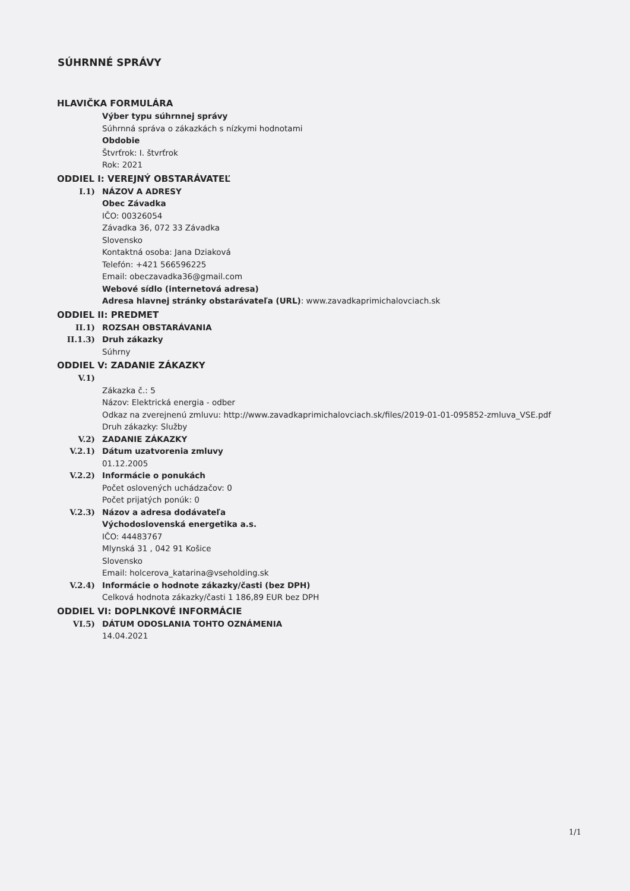SÚHRNNÉ SPRÁVY
HLAVIČKA FORMULÁRA
Výber typu súhrnnej správy
Súhrnná správa o zákazkách s nízkymi hodnotami
Obdobie
Štvrťrok: I. štvrťrok
Rok: 2021
ODDIEL I: VEREJNÝ OBSTARÁVATEĽ
I.1) NÁZOV A ADRESY
Obec Závadka
IČO: 00326054
Závadka 36, 072 33 Závadka
Slovensko
Kontaktná osoba: Jana Dziaková
Telefón: +421 566596225
Email: obeczavadka36@gmail.com
Webové sídlo (internetová adresa)
Adresa hlavnej stránky obstarávateľa (URL): www.zavadkaprimichalovciach.sk
ODDIEL II: PREDMET
II.1) ROZSAH OBSTARÁVANIA
II.1.3) Druh zákazky
Súhrny
ODDIEL V: ZADANIE ZÁKAZKY
V.1)
Zákazka č.: 5
Názov: Elektrická energia - odber
Odkaz na zverejnenú zmluvu: http://www.zavadkaprimichalovciach.sk/files/2019-01-01-095852-zmluva_VSE.pdf
Druh zákazky: Služby
V.2) ZADANIE ZÁKAZKY
V.2.1) Dátum uzatvorenia zmluvy
01.12.2005
V.2.2) Informácie o ponukách
Počet oslovených uchádzačov: 0
Počet prijatých ponúk: 0
V.2.3) Názov a adresa dodávateľa
Východoslovenská energetika a.s.
IČO: 44483767
Mlynská 31 , 042 91 Košice
Slovensko
Email: holcerova_katarina@vseholding.sk
V.2.4) Informácie o hodnote zákazky/časti (bez DPH)
Celková hodnota zákazky/časti 1 186,89 EUR bez DPH
ODDIEL VI: DOPLNKOVÉ INFORMÁCIE
VI.5) DÁTUM ODOSLANIA TOHTO OZNÁMENIA
14.04.2021
1/1